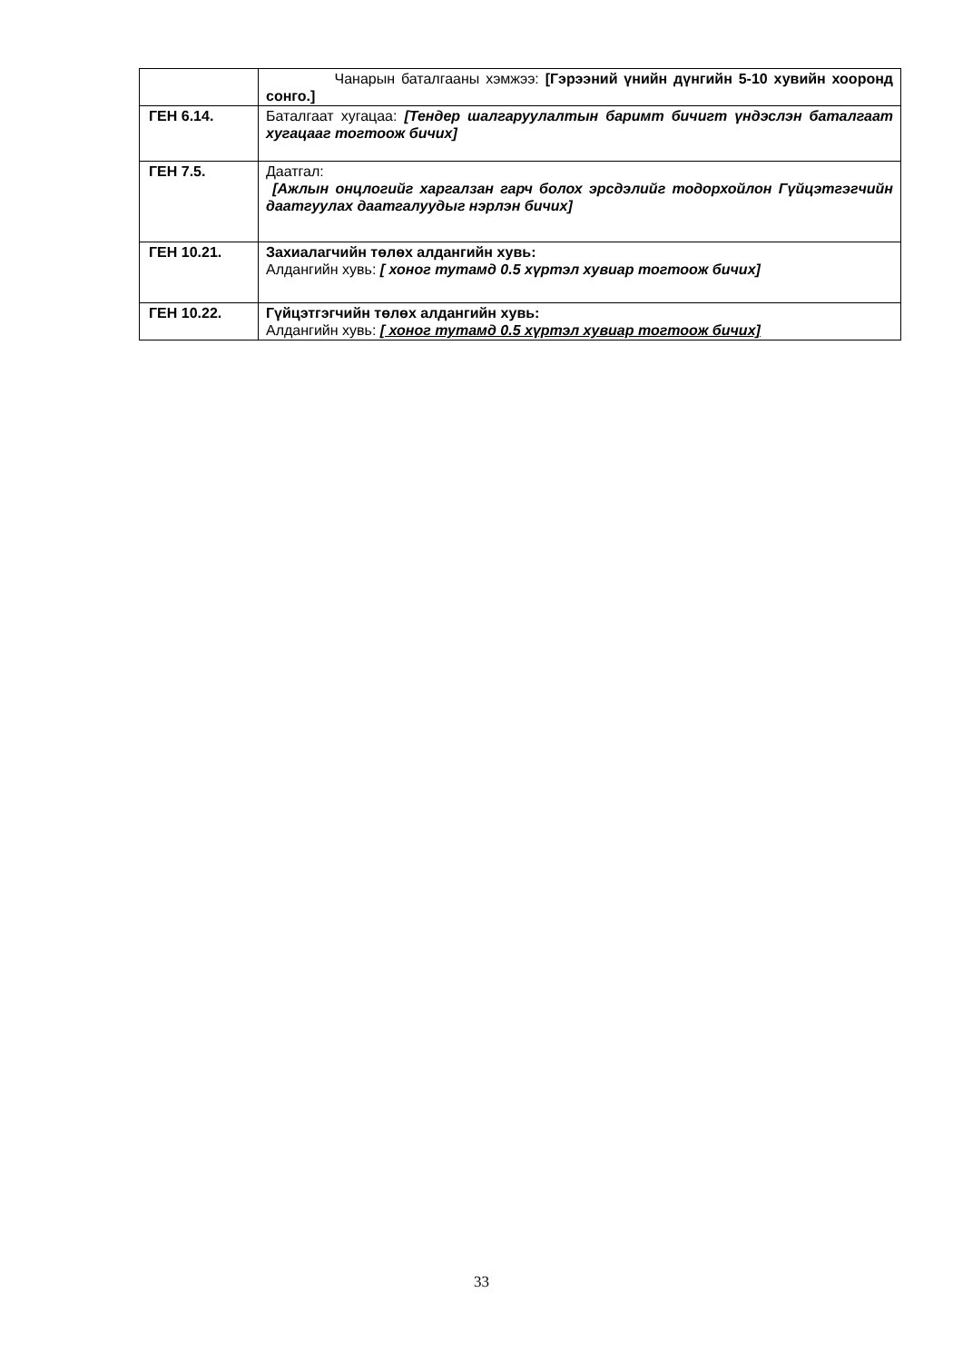| | Чанарын баталгааны хэмжээ: [Гэрээний үнийн дүнгийн 5-10 хувийн хооронд сонго.] |
| ГЕН 6.14. | Баталгаат хугацаа: [Тендер шалгаруулалтын баримт бичигт үндэслэн баталгаат хугацааг тогтоож бичих] |
| ГЕН 7.5. | Даатгал: [Ажлын онцлогийг харгалзан гарч болох эрсдэлийг тодорхойлон Гүйцэтгэгчийн даатгуулах даатгалуудыг нэрлэн бичих] |
| ГЕН 10.21. | Захиалагчийн төлөх алдангийн хувь: Алдангийн хувь: [ хоног тутамд 0.5 хүртэл хувиар тогтоож бичих] |
| ГЕН 10.22. | Гүйцэтгэгчийн төлөх алдангийн хувь: Алдангийн хувь: [ хоног тутамд 0.5 хүртэл хувиар тогтоож бичих] |
33